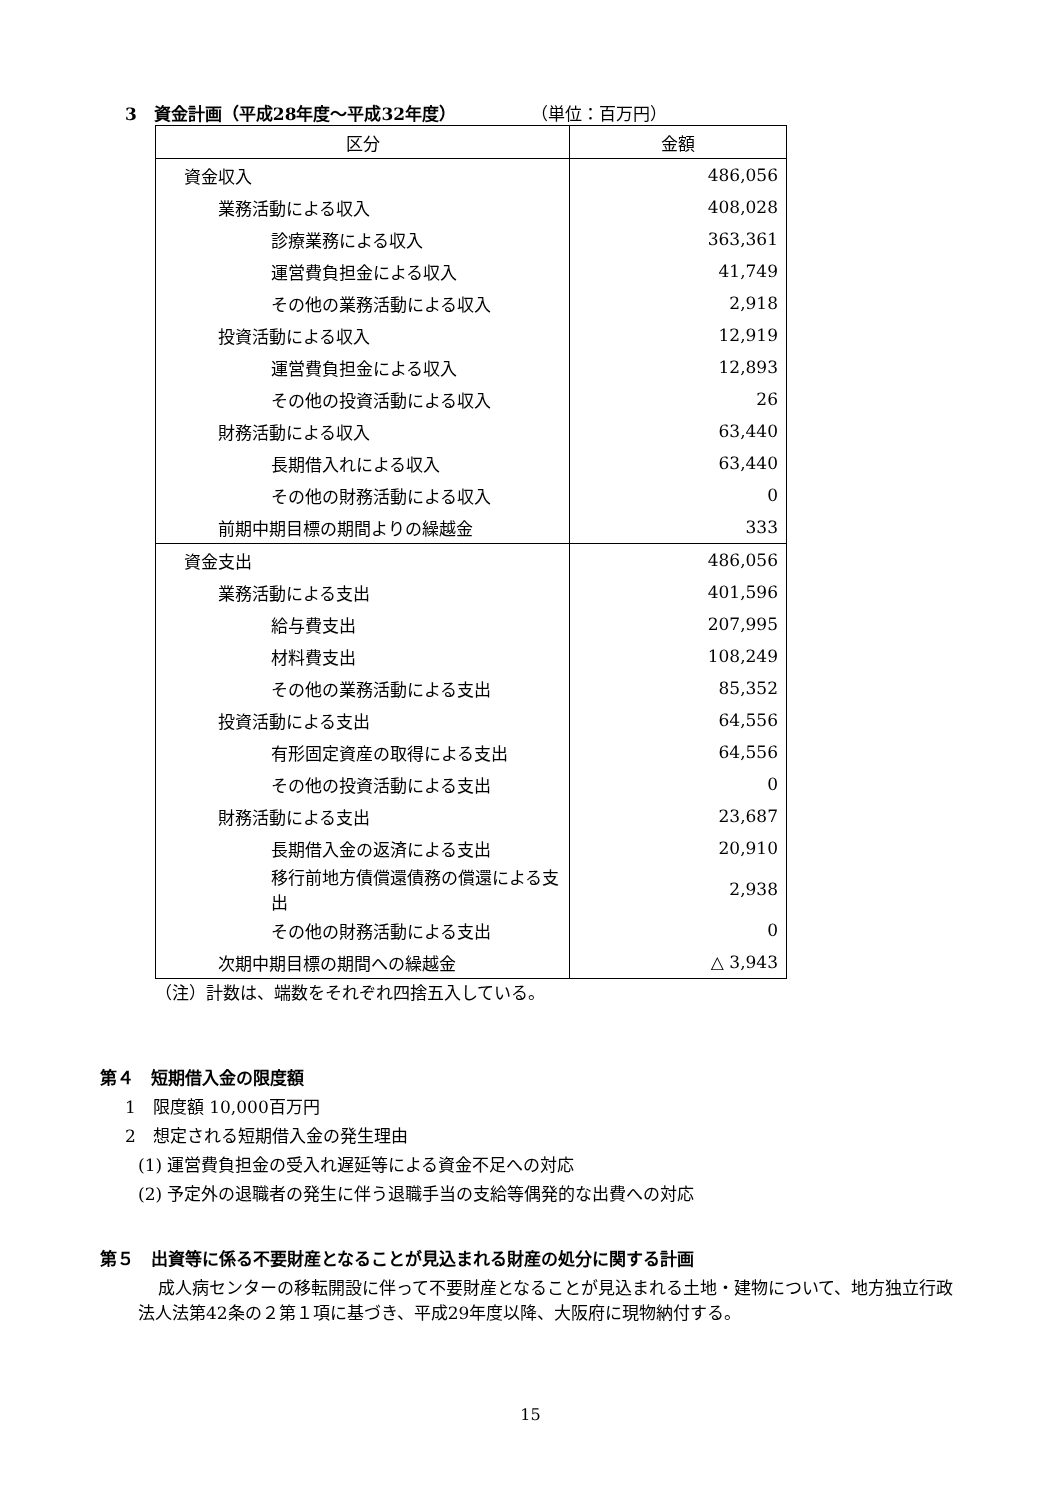3　資金計画（平成28年度～平成32年度） （単位：百万円）
| 区分 | 金額 |
| --- | --- |
| 資金収入 | 486,056 |
| 業務活動による収入 | 408,028 |
| 診療業務による収入 | 363,361 |
| 運営費負担金による収入 | 41,749 |
| その他の業務活動による収入 | 2,918 |
| 投資活動による収入 | 12,919 |
| 運営費負担金による収入 | 12,893 |
| その他の投資活動による収入 | 26 |
| 財務活動による収入 | 63,440 |
| 長期借入れによる収入 | 63,440 |
| その他の財務活動による収入 | 0 |
| 前期中期目標の期間よりの繰越金 | 333 |
| 資金支出 | 486,056 |
| 業務活動による支出 | 401,596 |
| 給与費支出 | 207,995 |
| 材料費支出 | 108,249 |
| その他の業務活動による支出 | 85,352 |
| 投資活動による支出 | 64,556 |
| 有形固定資産の取得による支出 | 64,556 |
| その他の投資活動による支出 | 0 |
| 財務活動による支出 | 23,687 |
| 長期借入金の返済による支出 | 20,910 |
| 移行前地方債償還債務の償還による支出 | 2,938 |
| その他の財務活動による支出 | 0 |
| 次期中期目標の期間への繰越金 | △ 3,943 |
（注）計数は、端数をそれぞれ四捨五入している。
第４　短期借入金の限度額
1　限度額 10,000百万円
2　想定される短期借入金の発生理由
(1) 運営費負担金の受入れ遅延等による資金不足への対応
(2) 予定外の退職者の発生に伴う退職手当の支給等偶発的な出費への対応
第５　出資等に係る不要財産となることが見込まれる財産の処分に関する計画
成人病センターの移転開設に伴って不要財産となることが見込まれる土地・建物について、地方独立行政法人法第42条の２第１項に基づき、平成29年度以降、大阪府に現物納付する。
15